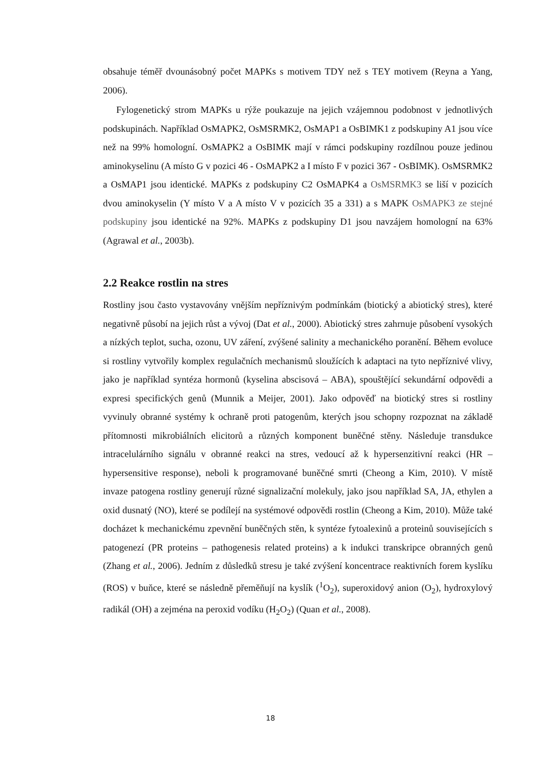obsahuje téměř dvounásobný počet MAPKs s motivem TDY než s TEY motivem (Reyna a Yang, 2006).
Fylogenetický strom MAPKs u rýže poukazuje na jejich vzájemnou podobnost v jednotlivých podskupinách. Například OsMAPK2, OsMSRMK2, OsMAP1 a OsBIMK1 z podskupiny A1 jsou více než na 99% homologní. OsMAPK2 a OsBIMK mají v rámci podskupiny rozdílnou pouze jedinou aminokyselinu (A místo G v pozici 46 - OsMAPK2 a I místo F v pozici 367 - OsBIMK). OsMSRMK2 a OsMAP1 jsou identické. MAPKs z podskupiny C2 OsMAPK4 a OsMSRMK3 se liší v pozicích dvou aminokyselin (Y místo V a A místo V v pozicích 35 a 331) a s MAPK OsMAPK3 ze stejné podskupiny jsou identické na 92%. MAPKs z podskupiny D1 jsou navzájem homologní na 63% (Agrawal et al., 2003b).
2.2 Reakce rostlin na stres
Rostliny jsou často vystavovány vnějším nepříznivým podmínkám (biotický a abiotický stres), které negativně působí na jejich růst a vývoj (Dat et al., 2000). Abiotický stres zahrnuje působení vysokých a nízkých teplot, sucha, ozonu, UV záření, zvýšené salinity a mechanického poranění. Během evoluce si rostliny vytvořily komplex regulačních mechanismů sloužících k adaptaci na tyto nepříznivé vlivy, jako je například syntéza hormonů (kyselina abscisová – ABA), spouštějící sekundární odpovědi a expresi specifických genů (Munnik a Meijer, 2001). Jako odpověď na biotický stres si rostliny vyvinuly obranné systémy k ochraně proti patogenům, kterých jsou schopny rozpoznat na základě přítomnosti mikrobiálních elicitorů a různých komponent buněčné stěny. Následuje transdukce intracelulárního signálu v obranné reakci na stres, vedoucí až k hypersenzitivní reakci (HR – hypersensitive response), neboli k programované buněčné smrti (Cheong a Kim, 2010). V místě invaze patogena rostliny generují různé signalizační molekuly, jako jsou například SA, JA, ethylen a oxid dusnatý (NO), které se podílejí na systémové odpovědi rostlin (Cheong a Kim, 2010). Může také docházet k mechanickému zpevnění buněčných stěn, k syntéze fytoalexinů a proteinů souvisejících s patogenezí (PR proteins – pathogenesis related proteins) a k indukci transkripce obranných genů (Zhang et al., 2006). Jedním z důsledků stresu je také zvýšení koncentrace reaktivních forem kyslíku (ROS) v buňce, které se následně přeměňují na kyslík (<sup>1</sup>O<sub>2</sub>), superoxidový anion (O<sub>2</sub>), hydroxylový radikál (OH) a zejména na peroxid vodíku (H<sub>2</sub>O<sub>2</sub>) (Quan et al., 2008).
18